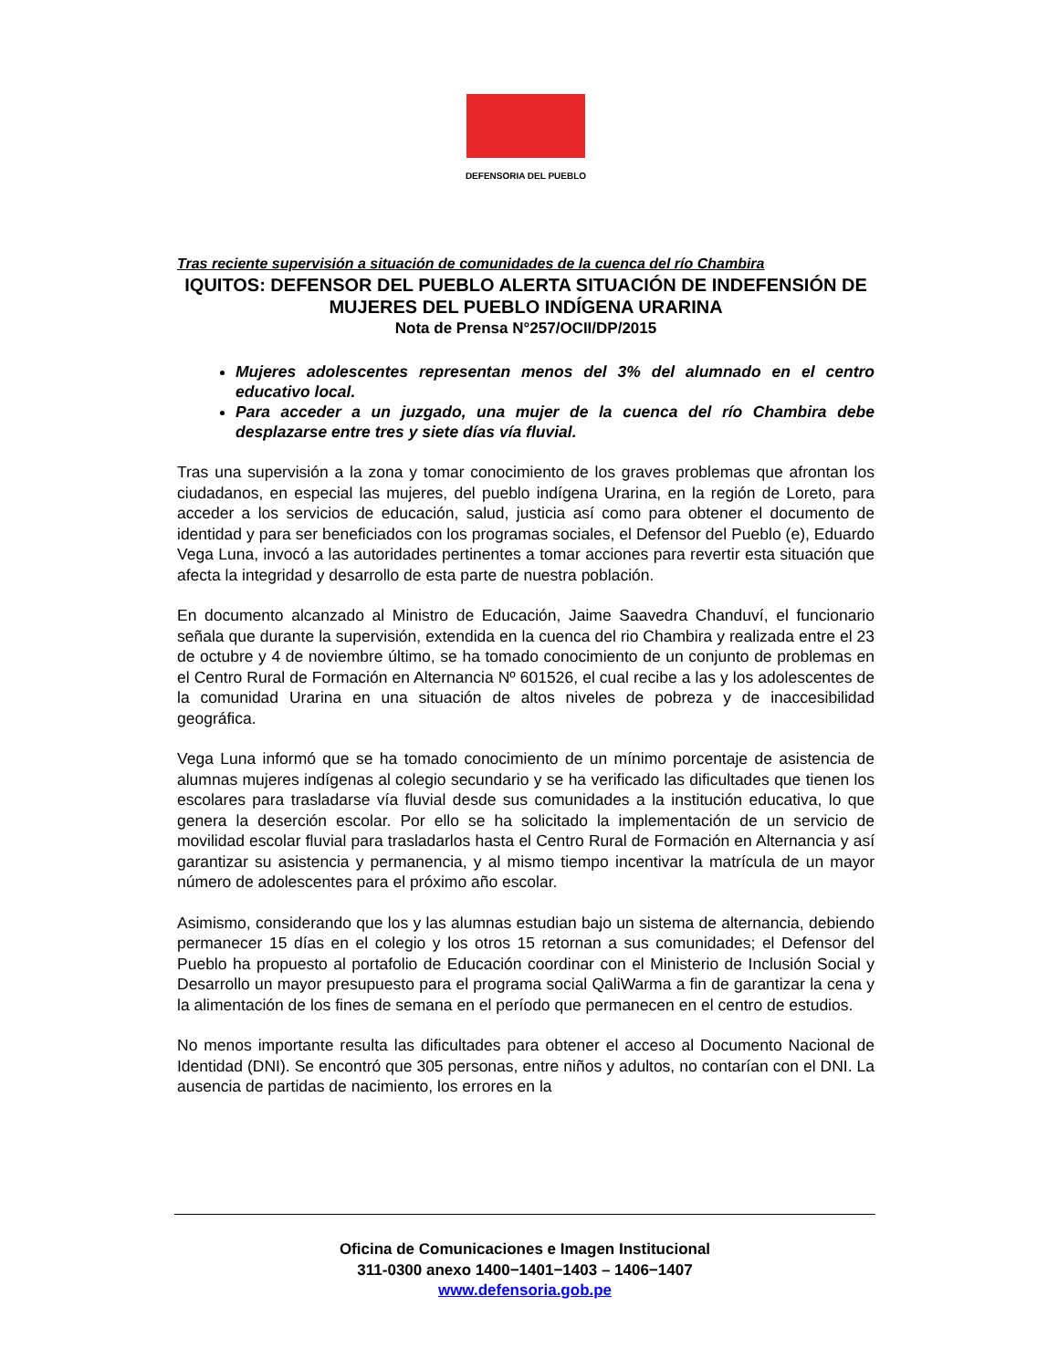DEFENSORIA DEL PUEBLO
Tras reciente supervisión a situación de comunidades de la cuenca del río Chambira
IQUITOS: DEFENSOR DEL PUEBLO ALERTA SITUACIÓN DE INDEFENSIÓN DE MUJERES DEL PUEBLO INDÍGENA URARINA
Nota de Prensa N°257/OCII/DP/2015
Mujeres adolescentes representan menos del 3% del alumnado en el centro educativo local.
Para acceder a un juzgado, una mujer de la cuenca del río Chambira debe desplazarse entre tres y siete días vía fluvial.
Tras una supervisión a la zona y tomar conocimiento de los graves problemas que afrontan los ciudadanos, en especial las mujeres, del pueblo indígena Urarina, en la región de Loreto, para acceder a los servicios de educación, salud, justicia así como para obtener el documento de identidad y para ser beneficiados con los programas sociales, el Defensor del Pueblo (e), Eduardo Vega Luna, invocó a las autoridades pertinentes a tomar acciones para revertir esta situación que afecta la integridad y desarrollo de esta parte de nuestra población.
En documento alcanzado al Ministro de Educación, Jaime Saavedra Chanduví, el funcionario señala que durante la supervisión, extendida en la cuenca del rio Chambira y realizada entre el 23 de octubre y 4 de noviembre último, se ha tomado conocimiento de un conjunto de problemas en el Centro Rural de Formación en Alternancia Nº 601526, el cual recibe a las y los adolescentes de la comunidad Urarina en una situación de altos niveles de pobreza y de inaccesibilidad geográfica.
Vega Luna informó que se ha tomado conocimiento de un mínimo porcentaje de asistencia de alumnas mujeres indígenas al colegio secundario y se ha verificado las dificultades que tienen los escolares para trasladarse vía fluvial desde sus comunidades a la institución educativa, lo que genera la deserción escolar. Por ello se ha solicitado la implementación de un servicio de movilidad escolar fluvial para trasladarlos hasta el Centro Rural de Formación en Alternancia y así garantizar su asistencia y permanencia, y al mismo tiempo incentivar la matrícula de un mayor número de adolescentes para el próximo año escolar.
Asimismo, considerando que los y las alumnas estudian bajo un sistema de alternancia, debiendo permanecer 15 días en el colegio y los otros 15 retornan a sus comunidades; el Defensor del Pueblo ha propuesto al portafolio de Educación coordinar con el Ministerio de Inclusión Social y Desarrollo un mayor presupuesto para el programa social QaliWarma a fin de garantizar la cena y la alimentación de los fines de semana en el período que permanecen en el centro de estudios.
No menos importante resulta las dificultades para obtener el acceso al Documento Nacional de Identidad (DNI). Se encontró que 305 personas, entre niños y adultos, no contarían con el DNI. La ausencia de partidas de nacimiento, los errores en la
Oficina de Comunicaciones e Imagen Institucional
311-0300 anexo 1400−1401−1403 – 1406−1407
www.defensoria.gob.pe